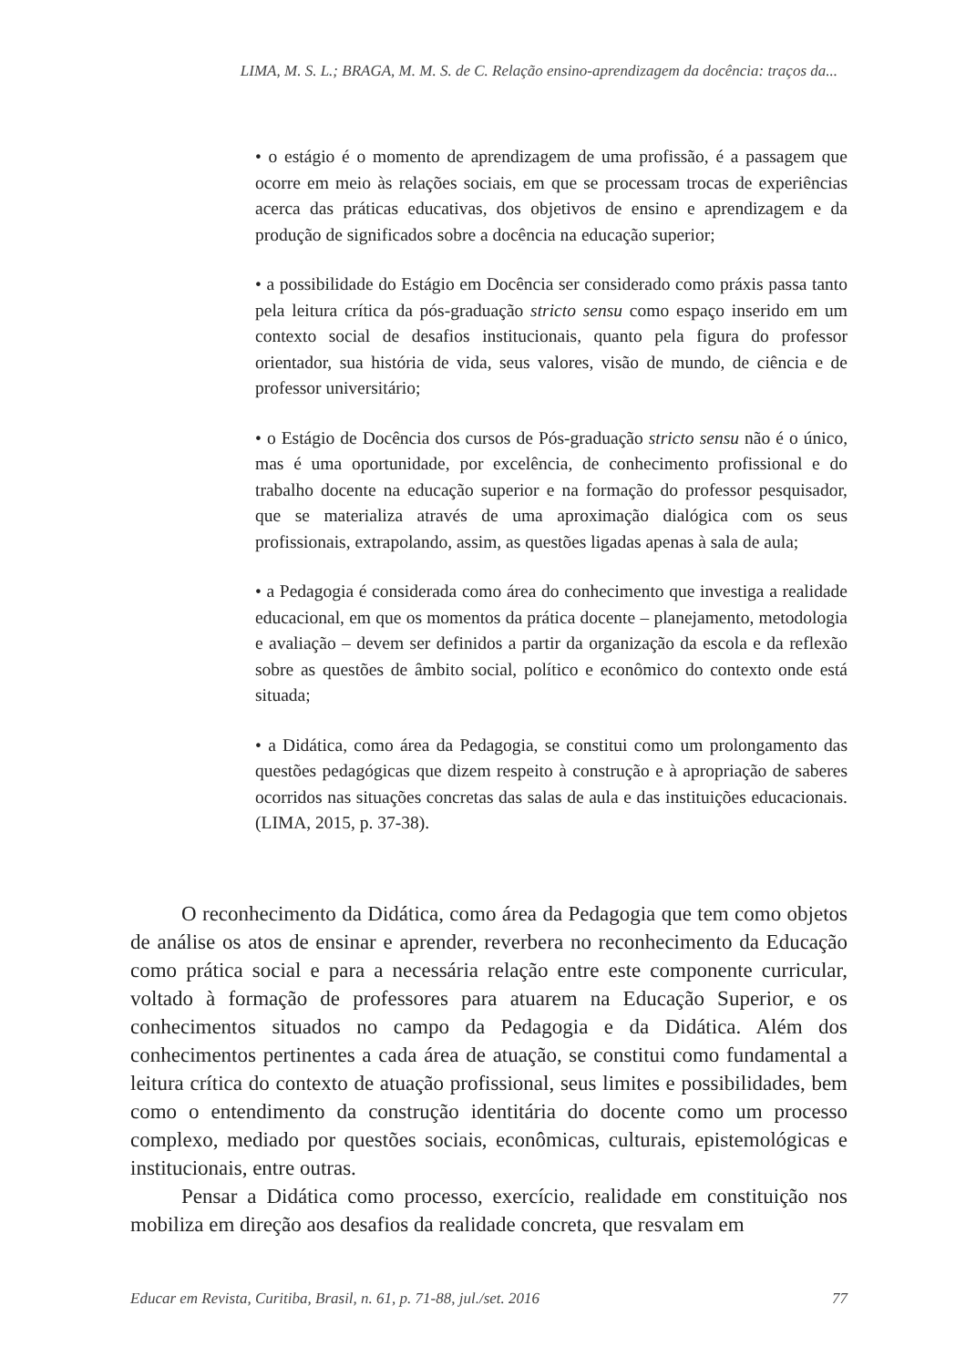LIMA, M. S. L.; BRAGA, M. M. S. de C. Relação ensino-aprendizagem da docência: traços da...
• o estágio é o momento de aprendizagem de uma profissão, é a passagem que ocorre em meio às relações sociais, em que se processam trocas de experiências acerca das práticas educativas, dos objetivos de ensino e aprendizagem e da produção de significados sobre a docência na educação superior;
• a possibilidade do Estágio em Docência ser considerado como práxis passa tanto pela leitura crítica da pós-graduação stricto sensu como espaço inserido em um contexto social de desafios institucionais, quanto pela figura do professor orientador, sua história de vida, seus valores, visão de mundo, de ciência e de professor universitário;
• o Estágio de Docência dos cursos de Pós-graduação stricto sensu não é o único, mas é uma oportunidade, por excelência, de conhecimento profissional e do trabalho docente na educação superior e na formação do professor pesquisador, que se materializa através de uma aproximação dialógica com os seus profissionais, extrapolando, assim, as questões ligadas apenas à sala de aula;
• a Pedagogia é considerada como área do conhecimento que investiga a realidade educacional, em que os momentos da prática docente – planejamento, metodologia e avaliação – devem ser definidos a partir da organização da escola e da reflexão sobre as questões de âmbito social, político e econômico do contexto onde está situada;
• a Didática, como área da Pedagogia, se constitui como um prolongamento das questões pedagógicas que dizem respeito à construção e à apropriação de saberes ocorridos nas situações concretas das salas de aula e das instituições educacionais. (LIMA, 2015, p. 37-38).
O reconhecimento da Didática, como área da Pedagogia que tem como objetos de análise os atos de ensinar e aprender, reverbera no reconhecimento da Educação como prática social e para a necessária relação entre este componente curricular, voltado à formação de professores para atuarem na Educação Superior, e os conhecimentos situados no campo da Pedagogia e da Didática. Além dos conhecimentos pertinentes a cada área de atuação, se constitui como fundamental a leitura crítica do contexto de atuação profissional, seus limites e possibilidades, bem como o entendimento da construção identitária do docente como um processo complexo, mediado por questões sociais, econômicas, culturais, epistemológicas e institucionais, entre outras.
Pensar a Didática como processo, exercício, realidade em constituição nos mobiliza em direção aos desafios da realidade concreta, que resvalam em
Educar em Revista, Curitiba, Brasil, n. 61, p. 71-88, jul./set. 2016 77